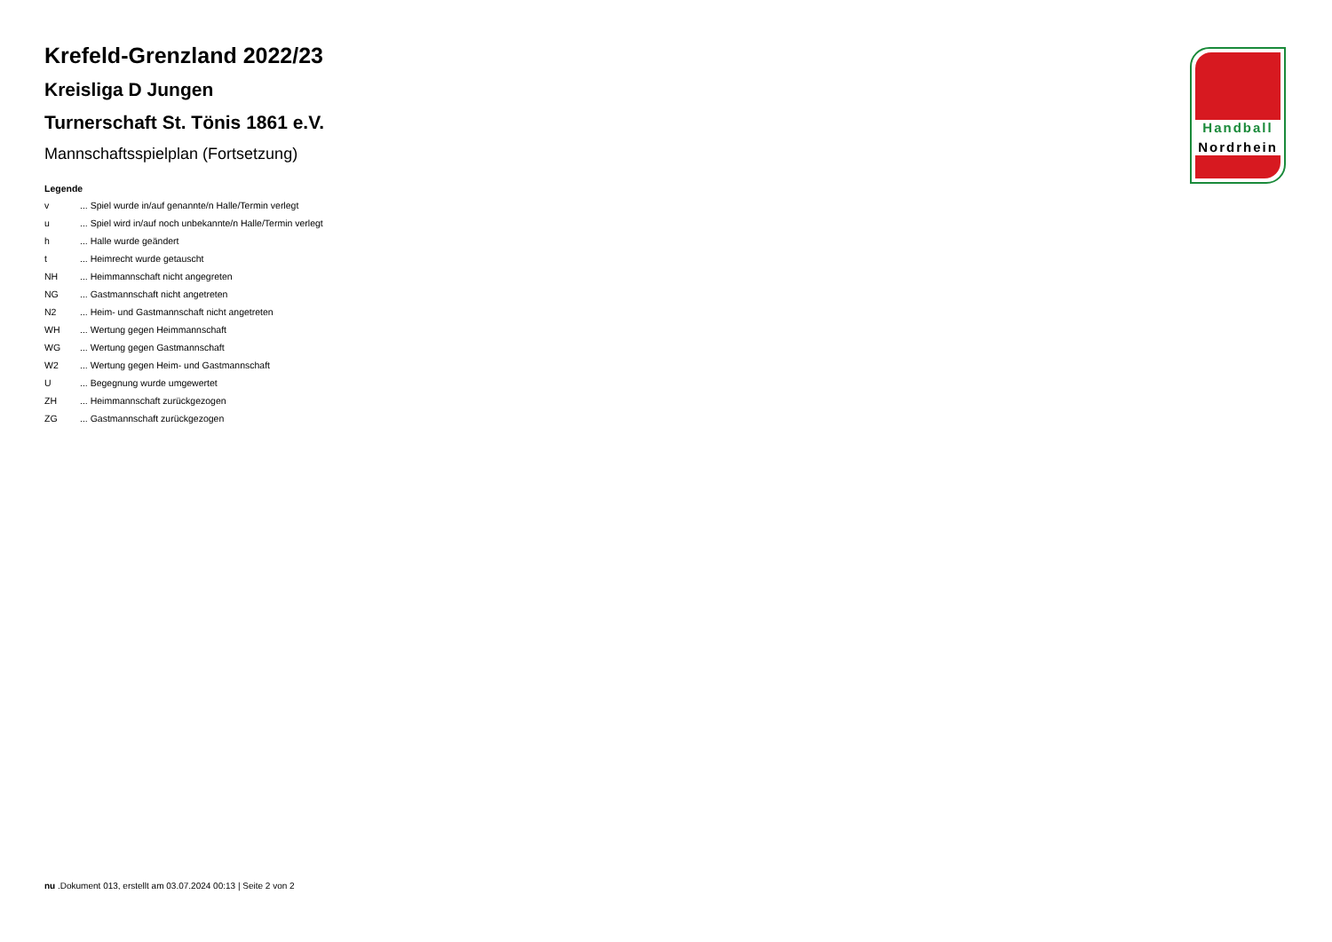Krefeld-Grenzland 2022/23
Kreisliga D Jungen
Turnerschaft St. Tönis 1861 e.V.
Mannschaftsspielplan (Fortsetzung)
Legende
| v | ... Spiel wurde in/auf genannte/n Halle/Termin verlegt |
| u | ... Spiel wird in/auf noch unbekannte/n Halle/Termin verlegt |
| h | ... Halle wurde geändert |
| t | ... Heimrecht wurde getauscht |
| NH | ... Heimmannschaft nicht angegreten |
| NG | ... Gastmannschaft nicht angetreten |
| N2 | ... Heim- und Gastmannschaft nicht angetreten |
| WH | ... Wertung gegen Heimmannschaft |
| WG | ... Wertung gegen Gastmannschaft |
| W2 | ... Wertung gegen Heim- und Gastmannschaft |
| U | ... Begegnung wurde umgewertet |
| ZH | ... Heimmannschaft zurückgezogen |
| ZG | ... Gastmannschaft zurückgezogen |
Handball
Nordrhein
nu .Dokument 013, erstellt am 03.07.2024 00:13 | Seite 2 von 2